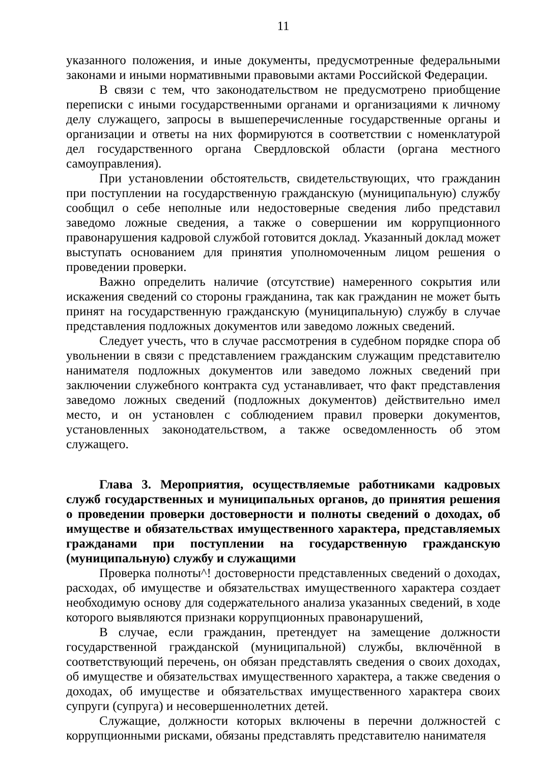11
указанного положения, и иные документы, предусмотренные федеральными законами и иными нормативными правовыми актами Российской Федерации.
В связи с тем, что законодательством не предусмотрено приобщение переписки с иными государственными органами и организациями к личному делу служащего, запросы в вышеперечисленные государственные органы и организации и ответы на них формируются в соответствии с номенклатурой дел государственного органа Свердловской области (органа местного самоуправления).
При установлении обстоятельств, свидетельствующих, что гражданин при поступлении на государственную гражданскую (муниципальную) службу сообщил о себе неполные или недостоверные сведения либо представил заведомо ложные сведения, а также о совершении им коррупционного правонарушения кадровой службой готовится доклад. Указанный доклад может выступать основанием для принятия уполномоченным лицом решения о проведении проверки.
Важно определить наличие (отсутствие) намеренного сокрытия или искажения сведений со стороны гражданина, так как гражданин не может быть принят на государственную гражданскую (муниципальную) службу в случае представления подложных документов или заведомо ложных сведений.
Следует учесть, что в случае рассмотрения в судебном порядке спора об увольнении в связи с представлением гражданским служащим представителю нанимателя подложных документов или заведомо ложных сведений при заключении служебного контракта суд устанавливает, что факт представления заведомо ложных сведений (подложных документов) действительно имел место, и он установлен с соблюдением правил проверки документов, установленных законодательством, а также осведомленность об этом служащего.
Глава 3. Мероприятия, осуществляемые работниками кадровых служб государственных и муниципальных органов, до принятия решения о проведении проверки достоверности и полноты сведений о доходах, об имуществе и обязательствах имущественного характера, представляемых гражданами при поступлении на государственную гражданскую (муниципальную) службу и служащими
Проверка полноты^! достоверности представленных сведений о доходах, расходах, об имуществе и обязательствах имущественного характера создает необходимую основу для содержательного анализа указанных сведений, в ходе которого выявляются признаки коррупционных правонарушений,
В случае, если гражданин, претендует на замещение должности государственной гражданской (муниципальной) службы, включённой в соответствующий перечень, он обязан представлять сведения о своих доходах, об имуществе и обязательствах имущественного характера, а также сведения о доходах, об имуществе и обязательствах имущественного характера своих супруги (супруга) и несовершеннолетних детей.
Служащие, должности которых включены в перечни должностей с коррупционными рисками, обязаны представлять представителю нанимателя